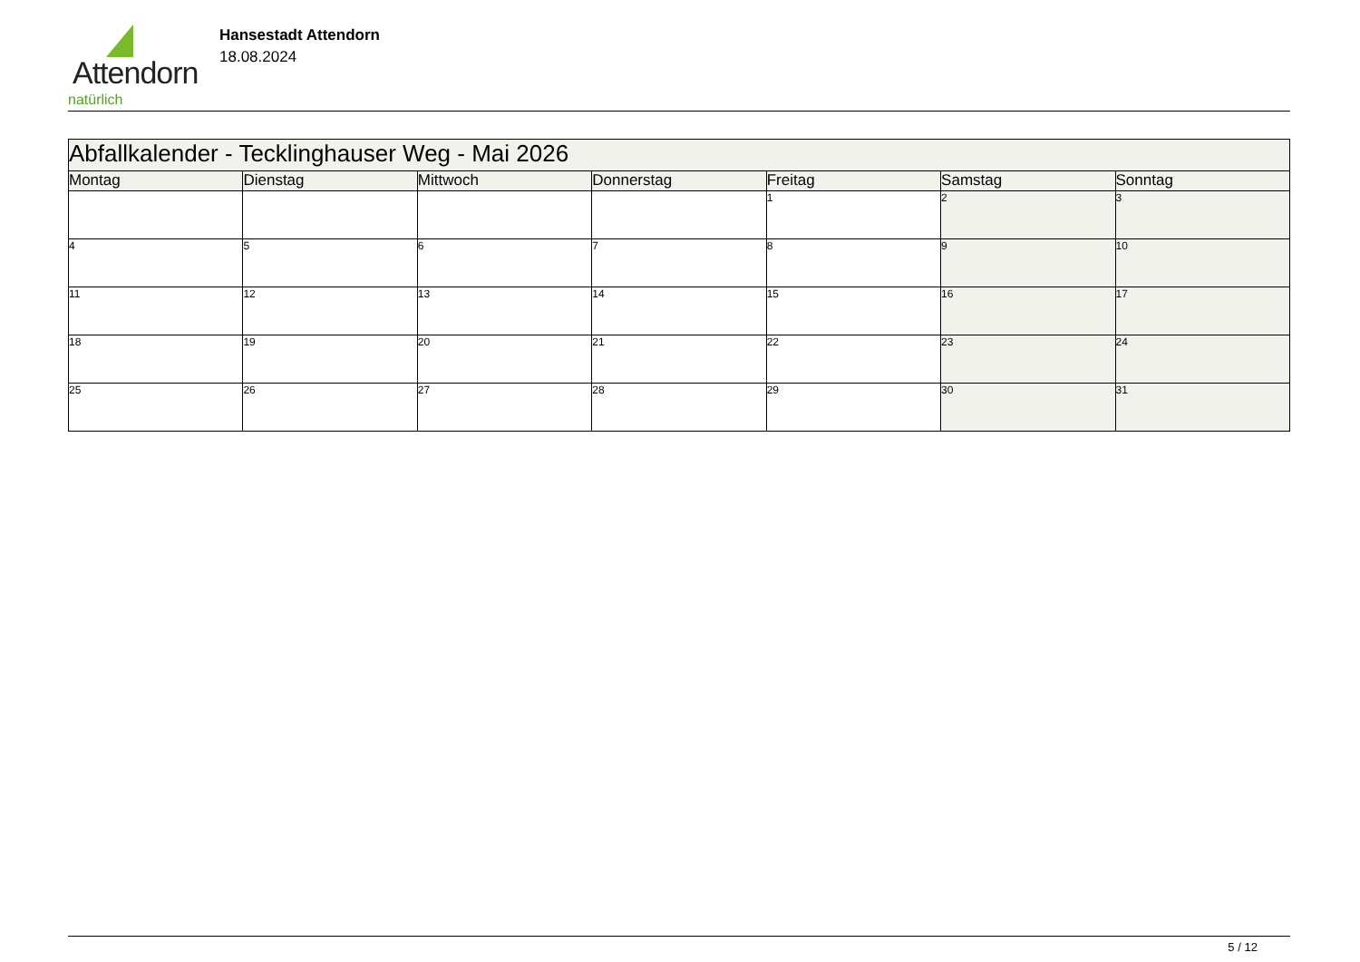Attendorn
natürlich
Hansestadt Attendorn
18.08.2024
| Abfallkalender - Tecklinghauser Weg - Mai 2026 | | | | | | |
| Montag | Dienstag | Mittwoch | Donnerstag | Freitag | Samstag | Sonntag |
| | | | | 1 | 2 | 3 |
| 4 | 5 | 6 | 7 | 8 | 9 | 10 |
| 11 | 12 | 13 | 14 | 15 | 16 | 17 |
| 18 | 19 | 20 | 21 | 22 | 23 | 24 |
| 25 | 26 | 27 | 28 | 29 | 30 | 31 |
5 / 12